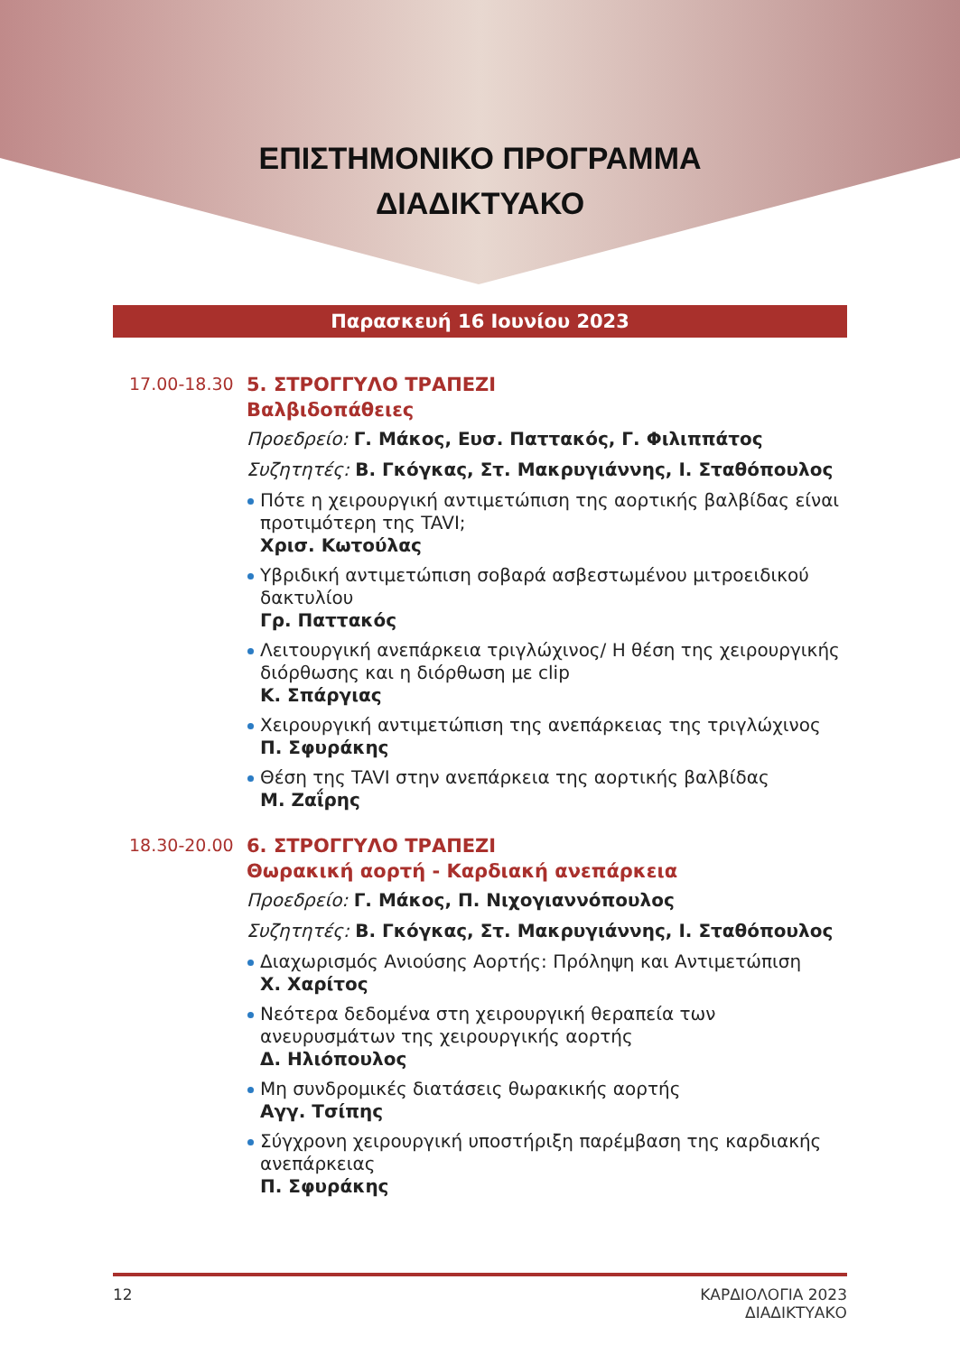ΕΠΙΣΤΗΜΟΝΙΚΟ ΠΡΟΓΡΑΜΜΑ
ΔΙΑΔΙΚΤΥΑΚΟ
Παρασκευή 16 Ιουνίου 2023
17.00-18.30
5. ΣΤΡΟΓΓΥΛΟ ΤΡΑΠΕΖΙ
Βαλβιδοπάθειες
Προεδρείο: Γ. Μάκος, Ευσ. Παττακός, Γ. Φιλιππάτος
Συζητητές: Β. Γκόγκας, Στ. Μακρυγιάννης, Ι. Σταθόπουλος
Πότε η χειρουργική αντιμετώπιση της αορτικής βαλβίδας είναι προτιμότερη της TAVI;
Χρισ. Κωτούλας
Υβριδική αντιμετώπιση σοβαρά ασβεστωμένου μιτροειδικού δακτυλίου
Γρ. Παττακός
Λειτουργική ανεπάρκεια τριγλώχινος/ Η θέση της χειρουργικής διόρθωσης και η διόρθωση με clip
Κ. Σπάργιας
Χειρουργική αντιμετώπιση της ανεπάρκειας της τριγλώχινος
Π. Σφυράκης
Θέση της TAVI στην ανεπάρκεια της αορτικής βαλβίδας
Μ. Ζαΐρης
18.30-20.00
6. ΣΤΡΟΓΓΥΛΟ ΤΡΑΠΕΖΙ
Θωρακική αορτή - Καρδιακή ανεπάρκεια
Προεδρείο: Γ. Μάκος, Π. Νιχογιαννόπουλος
Συζητητές: Β. Γκόγκας, Στ. Μακρυγιάννης, Ι. Σταθόπουλος
Διαχωρισμός Ανιούσης Αορτής: Πρόληψη και Αντιμετώπιση
Χ. Χαρίτος
Νεότερα δεδομένα στη χειρουργική θεραπεία των ανευρυσμάτων της χειρουργικής αορτής
Δ. Ηλιόπουλος
Μη συνδρομικές διατάσεις θωρακικής αορτής
Αγγ. Τσίπης
Σύγχρονη χειρουργική υποστήριξη παρέμβαση της καρδιακής ανεπάρκειας
Π. Σφυράκης
12 ΚΑΡΔΙΟΛΟΓΙΑ 2023
ΔΙΑΔΙΚΤΥΑΚΟ